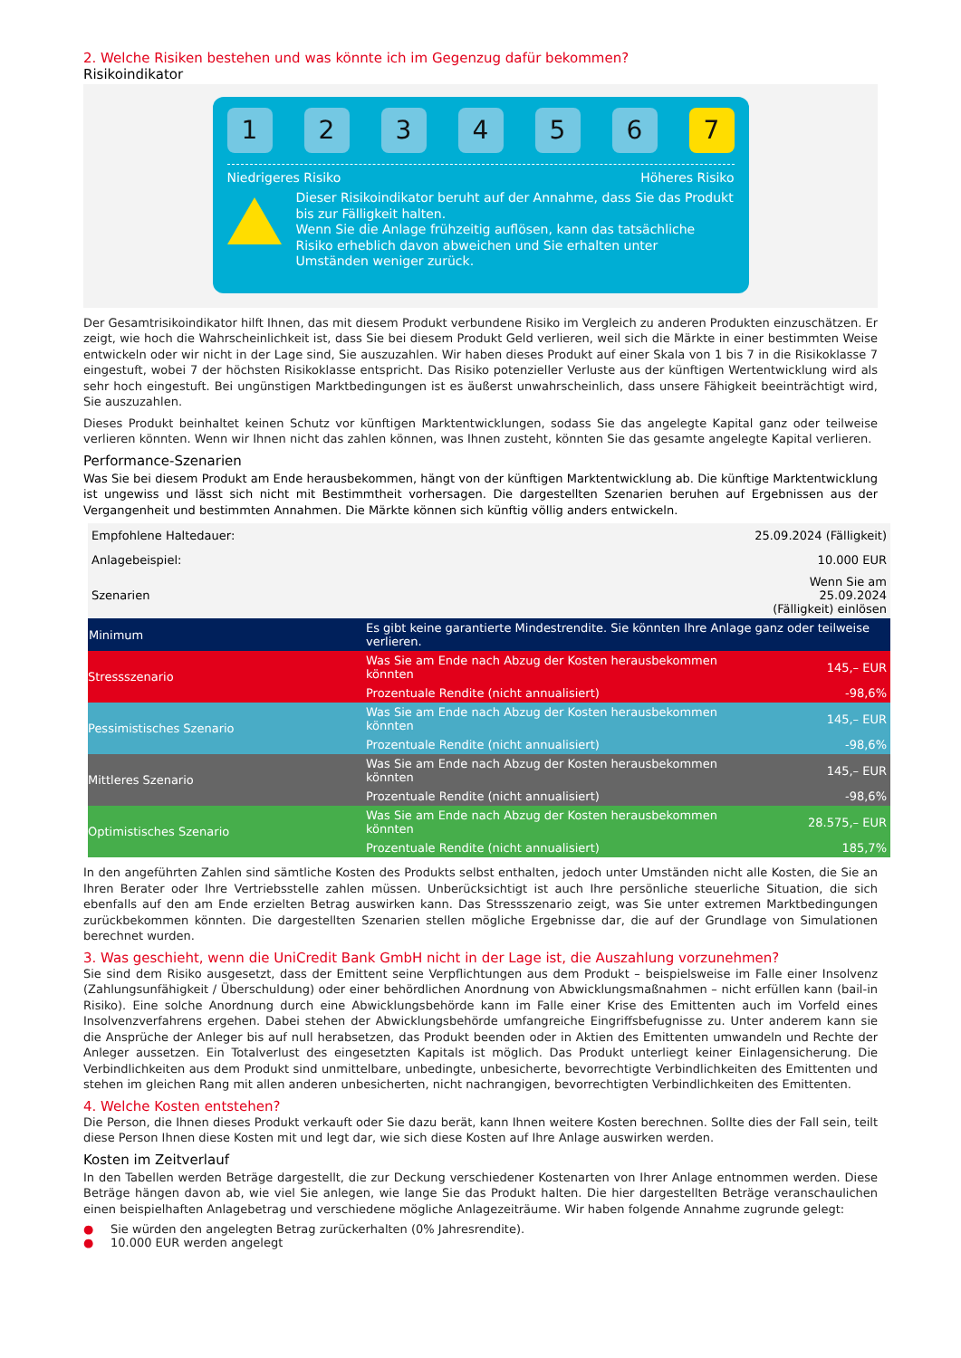2. Welche Risiken bestehen und was könnte ich im Gegenzug dafür bekommen?
Risikoindikator
1 2 3 4 5 6 7
Niedrigeres Risiko Höheres Risiko
Dieser Risikoindikator beruht auf der Annahme, dass Sie das Produkt bis zur Fälligkeit halten.
Wenn Sie die Anlage frühzeitig auflösen, kann das tatsächliche Risiko erheblich davon abweichen und Sie erhalten unter Umständen weniger zurück.
Der Gesamtrisikoindikator hilft Ihnen, das mit diesem Produkt verbundene Risiko im Vergleich zu anderen Produkten einzuschätzen. Er zeigt, wie hoch die Wahrscheinlichkeit ist, dass Sie bei diesem Produkt Geld verlieren, weil sich die Märkte in einer bestimmten Weise entwickeln oder wir nicht in der Lage sind, Sie auszuzahlen. Wir haben dieses Produkt auf einer Skala von 1 bis 7 in die Risikoklasse 7 eingestuft, wobei 7 der höchsten Risikoklasse entspricht. Das Risiko potenzieller Verluste aus der künftigen Wertentwicklung wird als sehr hoch eingestuft. Bei ungünstigen Marktbedingungen ist es äußerst unwahrscheinlich, dass unsere Fähigkeit beeinträchtigt wird, Sie auszuzahlen.
Dieses Produkt beinhaltet keinen Schutz vor künftigen Marktentwicklungen, sodass Sie das angelegte Kapital ganz oder teilweise verlieren könnten. Wenn wir Ihnen nicht das zahlen können, was Ihnen zusteht, könnten Sie das gesamte angelegte Kapital verlieren.
Performance-Szenarien
Was Sie bei diesem Produkt am Ende herausbekommen, hängt von der künftigen Marktentwicklung ab. Die künftige Marktentwicklung ist ungewiss und lässt sich nicht mit Bestimmtheit vorhersagen. Die dargestellten Szenarien beruhen auf Ergebnissen aus der Vergangenheit und bestimmten Annahmen. Die Märkte können sich künftig völlig anders entwickeln.
| Empfohlene Haltedauer: | | 25.09.2024 (Fälligkeit) |
| Anlagebeispiel: | | 10.000 EUR |
| Szenarien | | Wenn Sie am 25.09.2024 (Fälligkeit) einlösen |
| Minimum | Es gibt keine garantierte Mindestrendite. Sie könnten Ihre Anlage ganz oder teilweise verlieren. | |
| Stressszenario | Was Sie am Ende nach Abzug der Kosten herausbekommen könnten | 145,– EUR |
| | Prozentuale Rendite (nicht annualisiert) | -98,6% |
| Pessimistisches Szenario | Was Sie am Ende nach Abzug der Kosten herausbekommen könnten | 145,– EUR |
| | Prozentuale Rendite (nicht annualisiert) | -98,6% |
| Mittleres Szenario | Was Sie am Ende nach Abzug der Kosten herausbekommen könnten | 145,– EUR |
| | Prozentuale Rendite (nicht annualisiert) | -98,6% |
| Optimistisches Szenario | Was Sie am Ende nach Abzug der Kosten herausbekommen könnten | 28.575,– EUR |
| | Prozentuale Rendite (nicht annualisiert) | 185,7% |
In den angeführten Zahlen sind sämtliche Kosten des Produkts selbst enthalten, jedoch unter Umständen nicht alle Kosten, die Sie an Ihren Berater oder Ihre Vertriebsstelle zahlen müssen. Unberücksichtigt ist auch Ihre persönliche steuerliche Situation, die sich ebenfalls auf den am Ende erzielten Betrag auswirken kann. Das Stressszenario zeigt, was Sie unter extremen Marktbedingungen zurückbekommen könnten. Die dargestellten Szenarien stellen mögliche Ergebnisse dar, die auf der Grundlage von Simulationen berechnet wurden.
3. Was geschieht, wenn die UniCredit Bank GmbH nicht in der Lage ist, die Auszahlung vorzunehmen?
Sie sind dem Risiko ausgesetzt, dass der Emittent seine Verpflichtungen aus dem Produkt – beispielsweise im Falle einer Insolvenz (Zahlungsunfähigkeit / Überschuldung) oder einer behördlichen Anordnung von Abwicklungsmaßnahmen – nicht erfüllen kann (bail-in Risiko). Eine solche Anordnung durch eine Abwicklungsbehörde kann im Falle einer Krise des Emittenten auch im Vorfeld eines Insolvenzverfahrens ergehen. Dabei stehen der Abwicklungsbehörde umfangreiche Eingriffsbefugnisse zu. Unter anderem kann sie die Ansprüche der Anleger bis auf null herabsetzen, das Produkt beenden oder in Aktien des Emittenten umwandeln und Rechte der Anleger aussetzen. Ein Totalverlust des eingesetzten Kapitals ist möglich. Das Produkt unterliegt keiner Einlagensicherung. Die Verbindlichkeiten aus dem Produkt sind unmittelbare, unbedingte, unbesicherte, bevorrechtigte Verbindlichkeiten des Emittenten und stehen im gleichen Rang mit allen anderen unbesicherten, nicht nachrangigen, bevorrechtigten Verbindlichkeiten des Emittenten.
4. Welche Kosten entstehen?
Die Person, die Ihnen dieses Produkt verkauft oder Sie dazu berät, kann Ihnen weitere Kosten berechnen. Sollte dies der Fall sein, teilt diese Person Ihnen diese Kosten mit und legt dar, wie sich diese Kosten auf Ihre Anlage auswirken werden.
Kosten im Zeitverlauf
In den Tabellen werden Beträge dargestellt, die zur Deckung verschiedener Kostenarten von Ihrer Anlage entnommen werden. Diese Beträge hängen davon ab, wie viel Sie anlegen, wie lange Sie das Produkt halten. Die hier dargestellten Beträge veranschaulichen einen beispielhaften Anlagebetrag und verschiedene mögliche Anlagezeiträume. Wir haben folgende Annahme zugrunde gelegt:
● Sie würden den angelegten Betrag zurückerhalten (0% Jahresrendite).
● 10.000 EUR werden angelegt